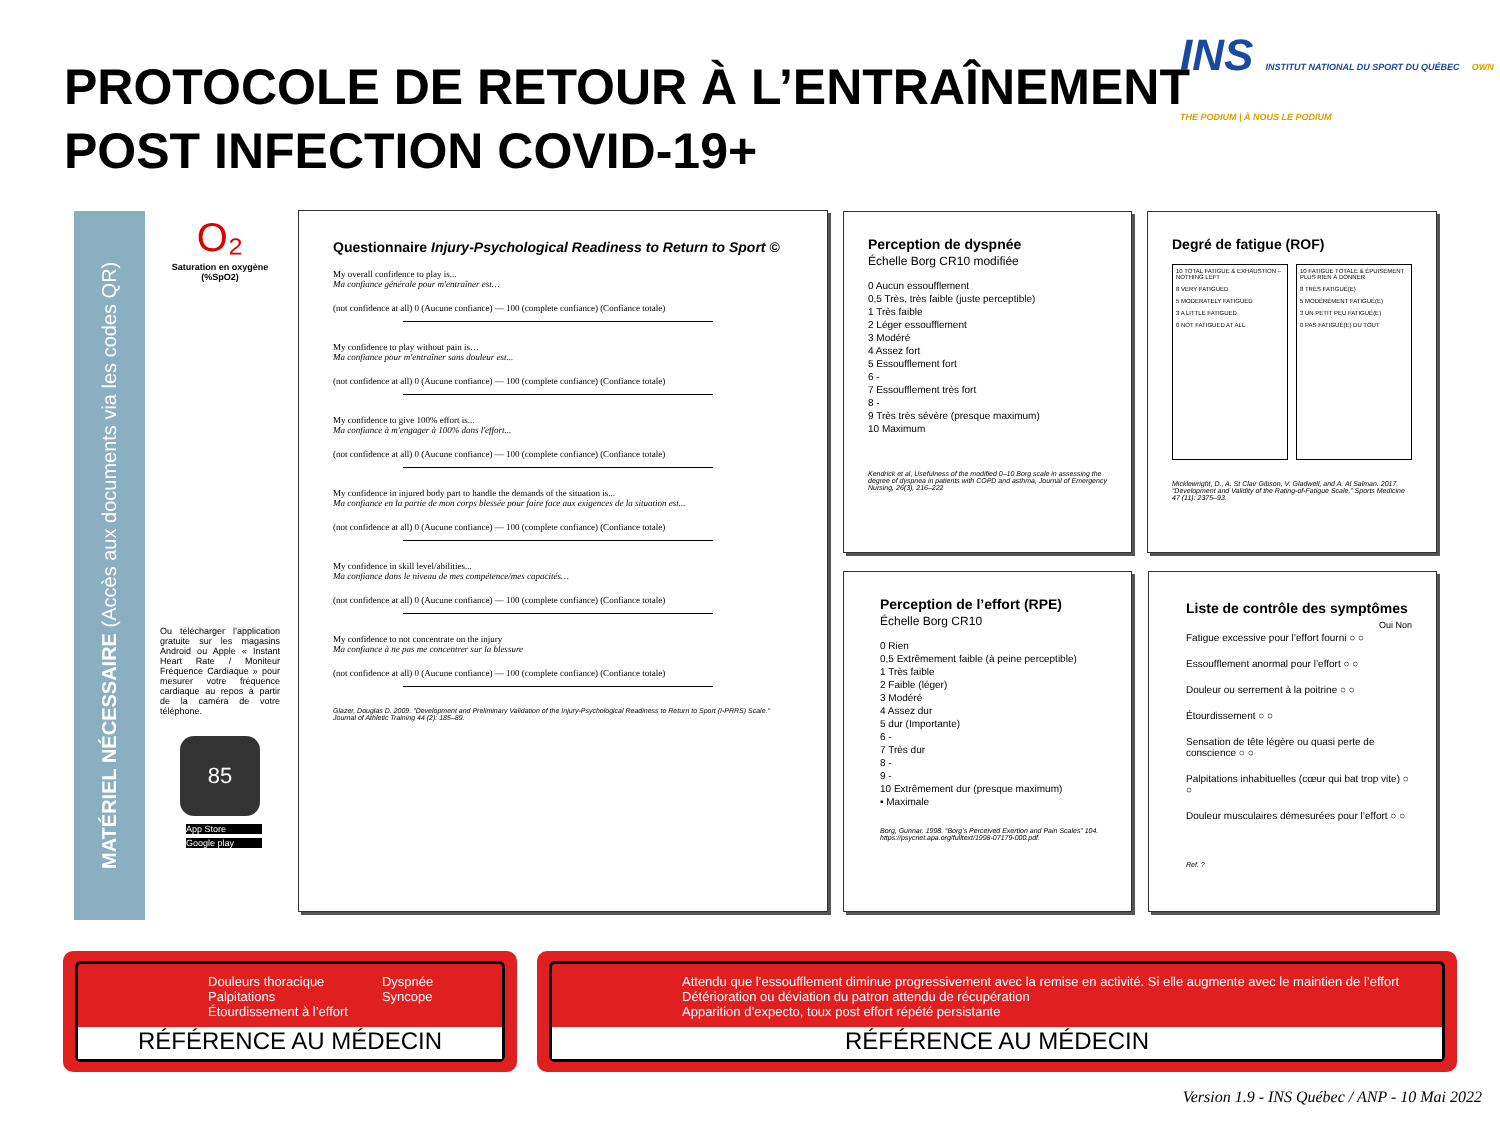PROTOCOLE DE RETOUR À L’ENTRAÎNEMENT
POST INFECTION COVID-19+
INS INSTITUT NATIONAL DU SPORT DU QUÉBEC OWN THE PODIUM | À NOUS LE PODIUM
MATÉRIEL NÉCESSAIRE (Accès aux documents via les codes QR)
O₂
Saturation en oxygène (%SpO2)
Ou télécharger l’application gratuite sur les magasins Android ou Apple « Instant Heart Rate / Moniteur Fréquence Cardiaque » pour mesurer votre fréquence cardiaque au repos à partir de la caméra de votre téléphone.
85
App Store
Google play
Questionnaire Injury-Psychological Readiness to Return to Sport ©
My overall confidence to play is...
Ma confiance générale pour m'entraîner est…
(not confidence at all) 0 (Aucune confiance) — 100 (complete confiance) (Confiance totale)
My confidence to play without pain is…
Ma confiance pour m'entraîner sans douleur est...
(not confidence at all) 0 (Aucune confiance) — 100 (complete confiance) (Confiance totale)
My confidence to give 100% effort is...
Ma confiance à m'engager à 100% dans l'effort...
(not confidence at all) 0 (Aucune confiance) — 100 (complete confiance) (Confiance totale)
My confidence in injured body part to handle the demands of the situation is...
Ma confiance en la partie de mon corps blessée pour faire face aux exigences de la situation est...
(not confidence at all) 0 (Aucune confiance) — 100 (complete confiance) (Confiance totale)
My confidence in skill level/abilities...
Ma confiance dans le niveau de mes compétence/mes capacités…
(not confidence at all) 0 (Aucune confiance) — 100 (complete confiance) (Confiance totale)
My confidence to not concentrate on the injury
Ma confiance à ne pas me concentrer sur la blessure
(not confidence at all) 0 (Aucune confiance) — 100 (complete confiance) (Confiance totale)
Glazer, Douglas D. 2009. "Development and Preliminary Validation of the Injury-Psychological Readiness to Return to Sport (I-PRRS) Scale." Journal of Athletic Training 44 (2): 185–89.
Perception de dyspnée
Échelle Borg CR10 modifiée
0 Aucun essoufflement
0,5 Très, très faible (juste perceptible)
1 Très faible
2 Léger essoufflement
3 Modéré
4 Assez fort
5 Essoufflement fort
6 -
7 Essoufflement très fort
8 -
9 Très très sévère (presque maximum)
10 Maximum
Kendrick et al, Usefulness of the modified 0–10 Borg scale in assessing the degree of dyspnea in patients with COPD and asthma, Journal of Emergency Nursing, 26(3), 216–222
Degré de fatigue (ROF)
10 TOTAL FATIGUE & EXHAUSTION – NOTHING LEFT
8 VERY FATIGUED
5 MODERATELY FATIGUED
3 A LITTLE FATIGUED
0 NOT FATIGUED AT ALL
10 FATIGUE TOTALE & ÉPUISEMENT PLUS RIEN À DONNER
8 TRÈS FATIGUÉ(E)
5 MODÉRÉMENT FATIGUÉ(E)
3 UN PETIT PEU FATIGUÉ(E)
0 PAS FATIGUÉ(E) DU TOUT
Micklewright, D., A. St Clair Gibson, V. Gladwell, and A. Al Salman. 2017. “Development and Validity of the Rating-of-Fatigue Scale.” Sports Medicine 47 (11): 2375–93.
Perception de l’effort (RPE)
Échelle Borg CR10
0 Rien
0,5 Extrêmement faible (à peine perceptible)
1 Très faible
2 Faible (léger)
3 Modéré
4 Assez dur
5 dur (Importante)
6 -
7 Très dur
8 -
9 -
10 Extrêmement dur (presque maximum)
• Maximale
Borg, Gunnar. 1998. “Borg’s Perceived Exertion and Pain Scales” 104. https://psycnet.apa.org/fulltext/1998-07179-000.pdf.
Liste de contrôle des symptômes
Oui Non
Fatigue excessive pour l’effort fourni ○ ○
Essoufflement anormal pour l’effort ○ ○
Douleur ou serrement à la poitrine ○ ○
Étourdissement ○ ○
Sensation de tête légère ou quasi perte de conscience ○ ○
Palpitations inhabituelles (cœur qui bat trop vite) ○ ○
Douleur musculaires démesurées pour l’effort ○ ○
Ref. ?
Douleurs thoracique
Palpitations
Étourdissement à l’effort
Dyspnée
Syncope
RÉFÉRENCE AU MÉDECIN
Attendu que l’essoufflement diminue progressivement avec la remise en activité. Si elle augmente avec le maintien de l’effort
Détérioration ou déviation du patron attendu de récupération
Apparition d’expecto, toux post effort répété persistante
RÉFÉRENCE AU MÉDECIN
Version 1.9 - INS Québec / ANP - 10 Mai 2022